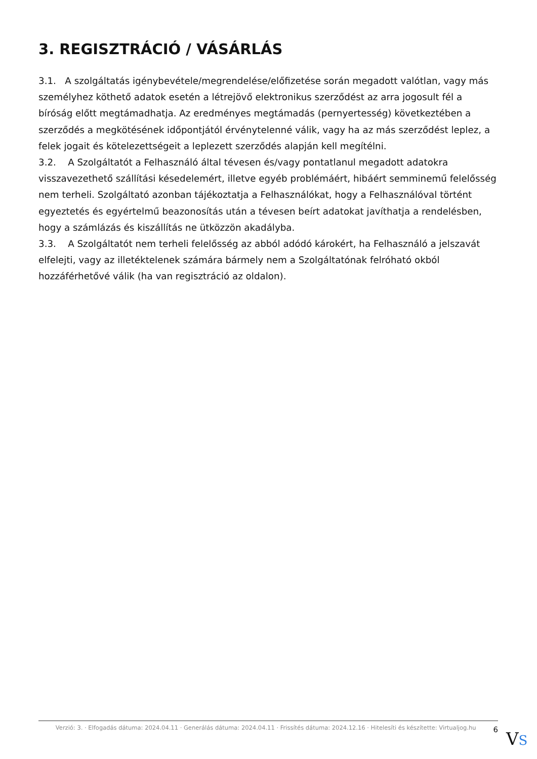3. REGISZTRÁCIÓ / VÁSÁRLÁS
3.1. A szolgáltatás igénybevétele/megrendelése/előfizetése során megadott valótlan, vagy más személyhez köthető adatok esetén a létrejövő elektronikus szerződést az arra jogosult fél a bíróság előtt megtámadhatja. Az eredményes megtámadás (pernyertesség) következtében a szerződés a megkötésének időpontjától érvénytelenné válik, vagy ha az más szerződést leplez, a felek jogait és kötelezettségeit a leplezett szerződés alapján kell megítélni.
3.2. A Szolgáltatót a Felhasználó által tévesen és/vagy pontatlanul megadott adatokra visszavezethető szállítási késedelemért, illetve egyéb problémáért, hibáért semminemű felelősség nem terheli. Szolgáltató azonban tájékoztatja a Felhasználókat, hogy a Felhasználóval történt egyeztetés és egyértelmű beazonosítás után a tévesen beírt adatokat javíthatja a rendelésben, hogy a számlázás és kiszállítás ne ütközzön akadályba.
3.3. A Szolgáltatót nem terheli felelősség az abból adódó károkért, ha Felhasználó a jelszavát elfelejti, vagy az illetéktelenek számára bármely nem a Szolgáltatónak felróható okból hozzáférhetővé válik (ha van regisztráció az oldalon).
Verzió: 3. · Elfogadás dátuma: 2024.04.11 · Generálás dátuma: 2024.04.11 · Frissítés dátuma: 2024.12.16 · Hitelesíti és készítette: Virtualjog.hu
6
VS